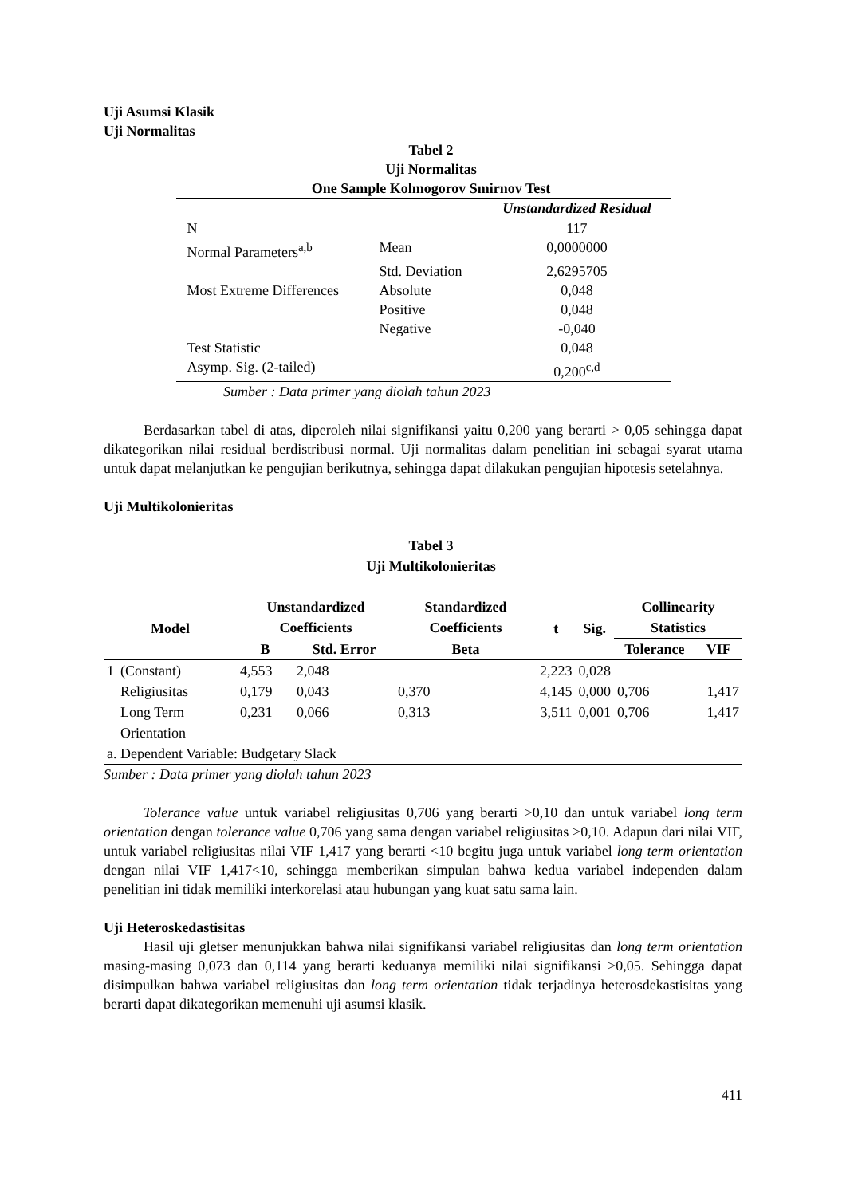Uji Asumsi Klasik
Uji Normalitas
Tabel 2
Uji Normalitas
One Sample Kolmogorov Smirnov Test
| | | Unstandardized Residual |
| --- | --- | --- |
| N | | 117 |
| Normal Parameters<sup>a,b</sup> | Mean | 0,0000000 |
| | Std. Deviation | 2,6295705 |
| Most Extreme Differences | Absolute | 0,048 |
| | Positive | 0,048 |
| | Negative | -0,040 |
| Test Statistic | | 0,048 |
| Asymp. Sig. (2-tailed) | | 0,200<sup>c,d</sup> |
Sumber : Data primer yang diolah tahun 2023
Berdasarkan tabel di atas, diperoleh nilai signifikansi yaitu 0,200 yang berarti > 0,05 sehingga dapat dikategorikan nilai residual berdistribusi normal. Uji normalitas dalam penelitian ini sebagai syarat utama untuk dapat melanjutkan ke pengujian berikutnya, sehingga dapat dilakukan pengujian hipotesis setelahnya.
Uji Multikolonieritas
Tabel 3
Uji Multikolonieritas
| Model | | Unstandardized Coefficients | | Standardized Coefficients | t | Sig. | Collinearity Statistics | |
| --- | --- | --- | --- | --- | --- | --- | --- | --- |
| | | B | Std. Error | Beta | | | Tolerance | VIF |
| 1 | (Constant) | 4,553 | 2,048 | | 2,223 | 0,028 | | |
| | Religiusitas | 0,179 | 0,043 | 0,370 | 4,145 | 0,000 | 0,706 | 1,417 |
| | Long Term Orientation | 0,231 | 0,066 | 0,313 | 3,511 | 0,001 | 0,706 | 1,417 |
| a. Dependent Variable: Budgetary Slack | | | | | | | | |
Sumber : Data primer yang diolah tahun 2023
Tolerance value untuk variabel religiusitas 0,706 yang berarti >0,10 dan untuk variabel long term orientation dengan tolerance value 0,706 yang sama dengan variabel religiusitas >0,10. Adapun dari nilai VIF, untuk variabel religiusitas nilai VIF 1,417 yang berarti <10 begitu juga untuk variabel long term orientation dengan nilai VIF 1,417<10, sehingga memberikan simpulan bahwa kedua variabel independen dalam penelitian ini tidak memiliki interkorelasi atau hubungan yang kuat satu sama lain.
Uji Heteroskedastisitas
Hasil uji gletser menunjukkan bahwa nilai signifikansi variabel religiusitas dan long term orientation masing-masing 0,073 dan 0,114 yang berarti keduanya memiliki nilai signifikansi >0,05. Sehingga dapat disimpulkan bahwa variabel religiusitas dan long term orientation tidak terjadinya heterosdekastisitas yang berarti dapat dikategorikan memenuhi uji asumsi klasik.
411